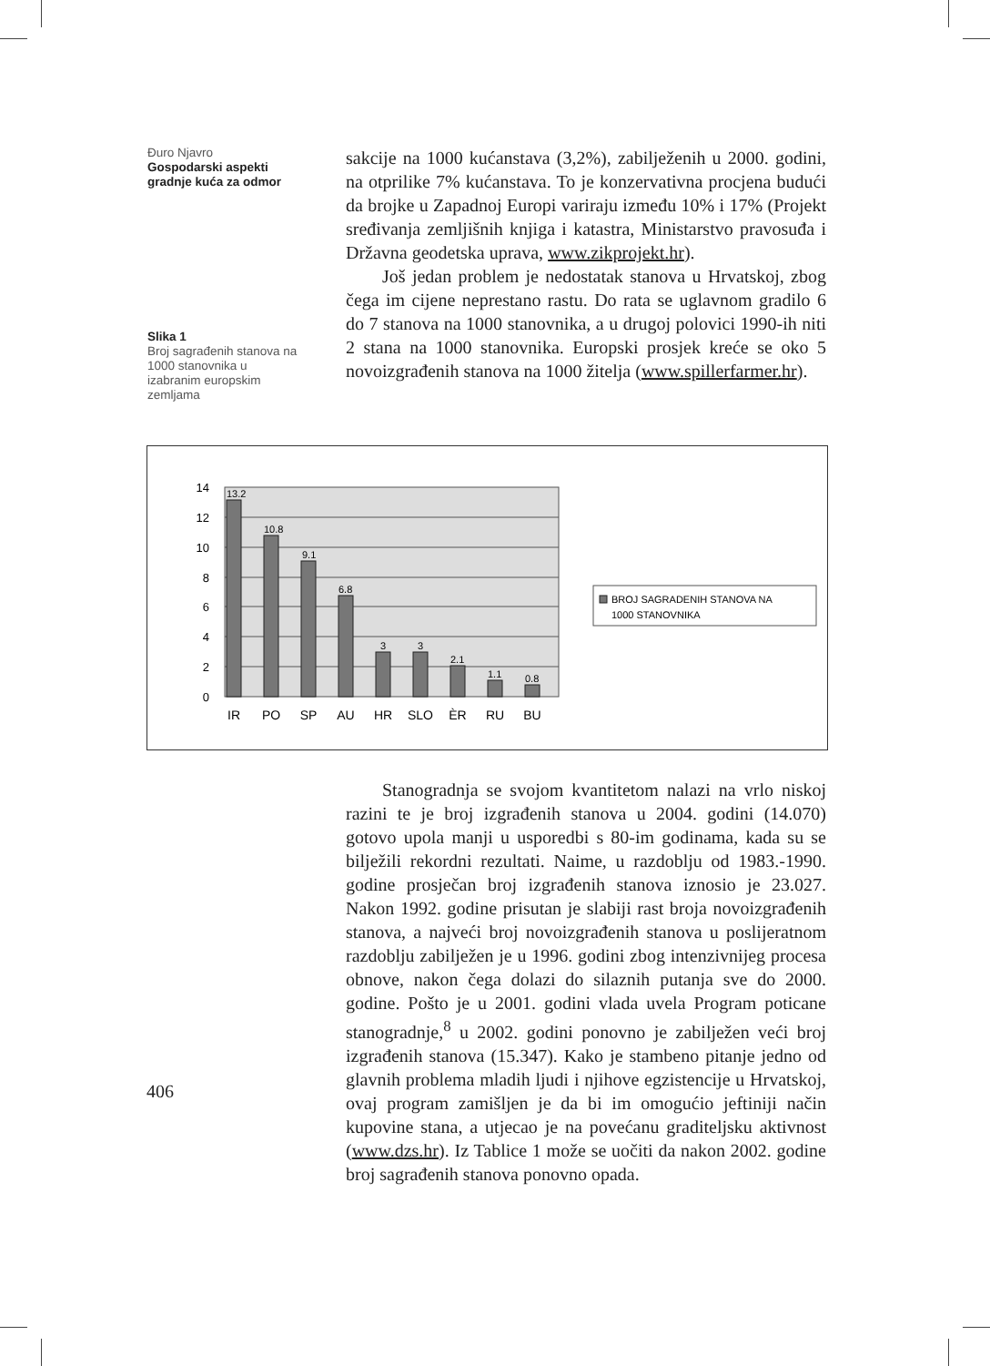Đuro Njavro
Gospodarski aspekti gradnje kuća za odmor
sakcije na 1000 kućanstava (3,2%), zabilježenih u 2000. godini, na otprilike 7% kućanstava. To je konzervativna procjena budući da brojke u Zapadnoj Europi variraju između 10% i 17% (Projekt sređivanja zemljišnih knjiga i katastra, Ministarstvo pravosuđa i Državna geodetska uprava, www.zikprojekt.hr).
Još jedan problem je nedostatak stanova u Hrvatskoj, zbog čega im cijene neprestano rastu. Do rata se uglavnom gradilo 6 do 7 stanova na 1000 stanovnika, a u drugoj polovici 1990-ih niti 2 stana na 1000 stanovnika. Europski prosjek kreće se oko 5 novoizgrađenih stanova na 1000 žitelja (www.spillerfarmer.hr).
Slika 1
Broj sagrađenih stanova na 1000 stanovnika u izabranim europskim zemljama
14
12
10
8
6
4
2
0
13.2
10.8
9.1
6.8
3
3
2.1
1.1
0.8
IR
PO
SP
AU
HR
SLO
ÈR
RU
BU
BROJ SAGRADENIH STANOVA NA
1000 STANOVNIKA
Stanogradnja se svojom kvantitetom nalazi na vrlo niskoj razini te je broj izgrađenih stanova u 2004. godini (14.070) gotovo upola manji u usporedbi s 80-im godinama, kada su se bilježili rekordni rezultati. Naime, u razdoblju od 1983.-1990. godine prosječan broj izgrađenih stanova iznosio je 23.027. Nakon 1992. godine prisutan je slabiji rast broja novoizgrađenih stanova, a najveći broj novoizgrađenih stanova u poslijeratnom razdoblju zabilježen je u 1996. godini zbog intenzivnijeg procesa obnove, nakon čega dolazi do silaznih putanja sve do 2000. godine. Pošto je u 2001. godini vlada uvela Program poticane stanogradnje,<sup>8</sup> u 2002. godini ponovno je zabilježen veći broj izgrađenih stanova (15.347). Kako je stambeno pitanje jedno od glavnih problema mladih ljudi i njihove egzistencije u Hrvatskoj, ovaj program zamišljen je da bi im omogućio jeftiniji način kupovine stana, a utjecao je na povećanu graditeljsku aktivnost (www.dzs.hr). Iz Tablice 1 može se uočiti da nakon 2002. godine broj sagrađenih stanova ponovno opada.
406